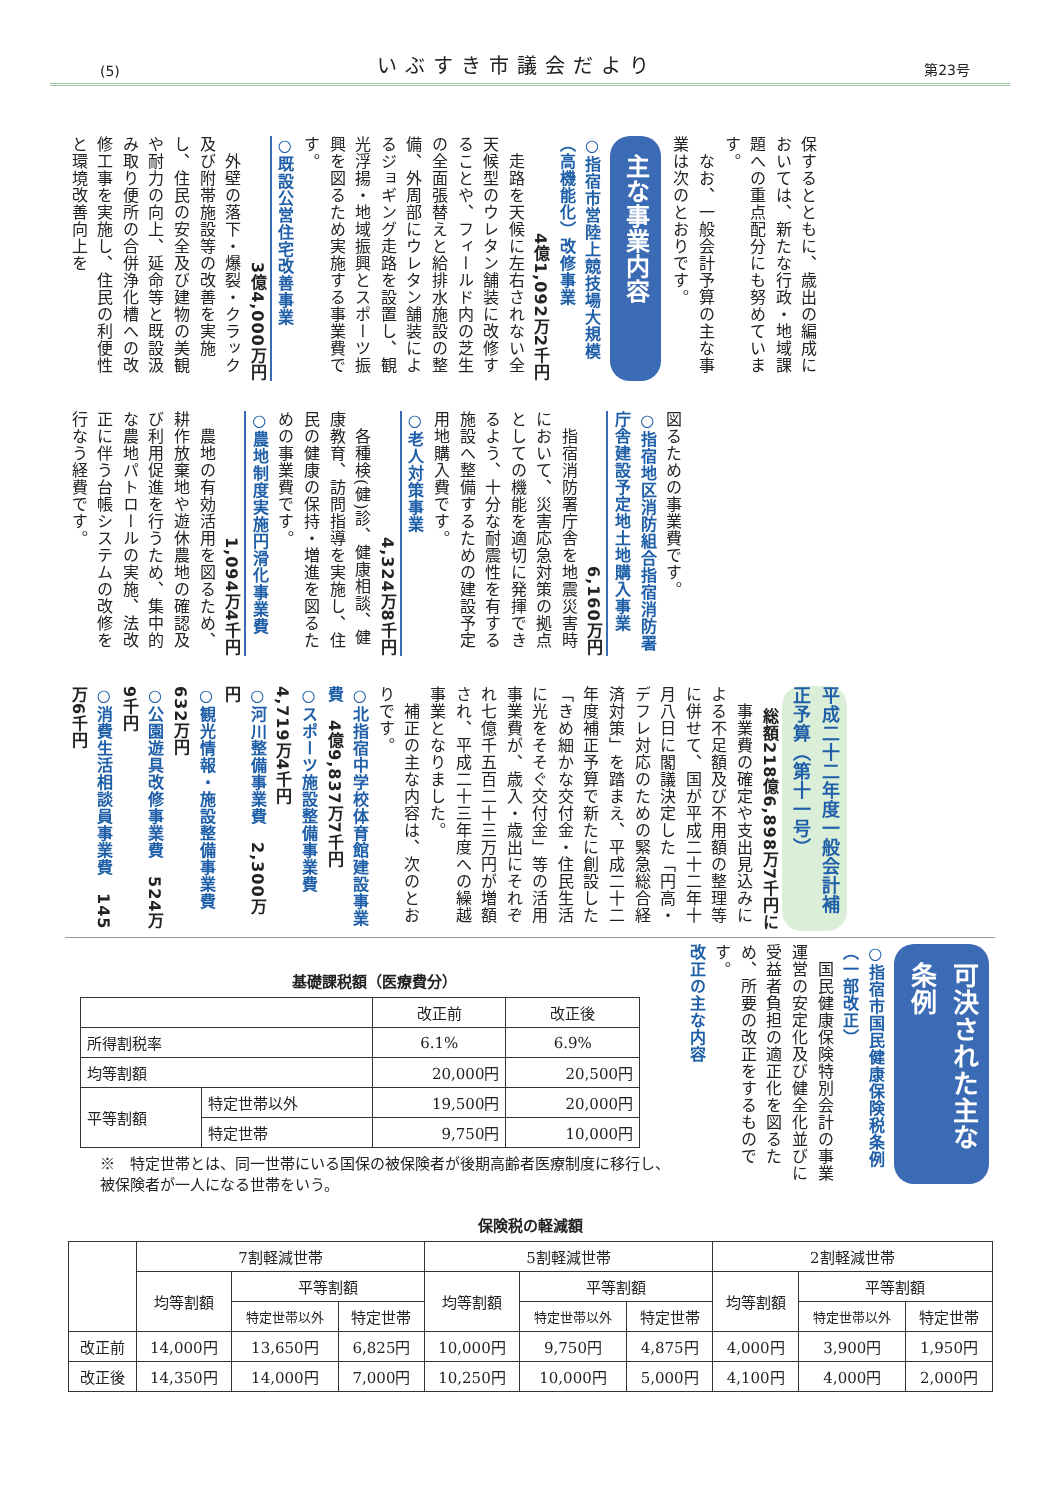(5) いぶすき市議会だより 第23号
保するとともに、歳出の編成においては、新たな行政・地域課題への重点配分にも努めています。
　なお、一般会計予算の主な事業は次のとおりです。
主な事業内容
○指宿市営陸上競技場大規模（高機能化）改修事業
4億1,092万2千円
　走路を天候に左右されない全天候型のウレタン舗装に改修することや、フィールド内の芝生の全面張替えと給排水施設の整備、外周部にウレタン舗装によるジョギング走路を設置し、観光浮揚・地域振興とスポーツ振興を図るため実施する事業費です。
○既設公営住宅改善事業
3億4,000万円
　外壁の落下・爆裂・クラック及び附帯施設等の改善を実施し、住民の安全及び建物の美観や耐力の向上、延命等と既設汲み取り便所の合併浄化槽への改修工事を実施し、住民の利便性と環境改善向上を
図るための事業費です。
○指宿地区消防組合指宿消防署庁舎建設予定地土地購入事業
6,160万円
　指宿消防署庁舎を地震災害時において、災害応急対策の拠点としての機能を適切に発揮できるよう、十分な耐震性を有する施設へ整備するための建設予定用地購入費です。
○老人対策事業
4,324万8千円
　各種検(健)診、健康相談、健康教育、訪問指導を実施し、住民の健康の保持・増進を図るための事業費です。
○農地制度実施円滑化事業費
1,094万4千円
　農地の有効活用を図るため、耕作放棄地や遊休農地の確認及び利用促進を行うため、集中的な農地パトロールの実施、法改正に伴う台帳システムの改修を行なう経費です。
平成二十二年度一般会計補正予算（第十一号）
総額218億6,898万7千円に
　事業費の確定や支出見込みによる不足額及び不用額の整理等に併せて、国が平成二十二年十月八日に閣議決定した「円高・デフレ対応のための緊急総合経済対策」を踏まえ、平成二十二年度補正予算で新たに創設した「きめ細かな交付金・住民生活に光をそそぐ交付金」等の活用事業費が、歳入・歳出にそれぞれ七億千五百二十三万円が増額され、平成二十三年度への繰越事業となりました。
　補正の主な内容は、次のとおりです。
○北指宿中学校体育館建設事業費　4億9,837万7千円
○スポーツ施設整備事業費　4,719万4千円
○河川整備事業費　2,300万円
○観光情報・施設整備事業費　632万円
○公園遊具改修事業費　524万9千円
○消費生活相談員事業費　145万6千円
可決された主な条例
○指宿市国民健康保険税条例（一部改正）
　国民健康保険特別会計の事業運営の安定化及び健全化並びに受益者負担の適正化を図るため、所要の改正をするものです。
改正の主な内容
基礎課税額（医療費分）
| | | 改正前 | 改正後 |
| --- | --- | --- | --- |
| 所得割税率 | | 6.1% | 6.9% |
| 均等割額 | | 20,000円 | 20,500円 |
| 平等割額 | 特定世帯以外 | 19,500円 | 20,000円 |
| | 特定世帯 | 9,750円 | 10,000円 |
※　特定世帯とは、同一世帯にいる国保の被保険者が後期高齢者医療制度に移行し、被保険者が一人になる世帯をいう。
保険税の軽減額
| | 7割軽減世帯 | | | 5割軽減世帯 | | | 2割軽減世帯 | | |
| --- | --- | --- | --- | --- | --- | --- | --- | --- | --- |
| | 均等割額 | 平等割額 | | 均等割額 | 平等割額 | | 均等割額 | 平等割額 | |
| | | 特定世帯以外 | 特定世帯 | | 特定世帯以外 | 特定世帯 | | 特定世帯以外 | 特定世帯 |
| 改正前 | 14,000円 | 13,650円 | 6,825円 | 10,000円 | 9,750円 | 4,875円 | 4,000円 | 3,900円 | 1,950円 |
| 改正後 | 14,350円 | 14,000円 | 7,000円 | 10,250円 | 10,000円 | 5,000円 | 4,100円 | 4,000円 | 2,000円 |